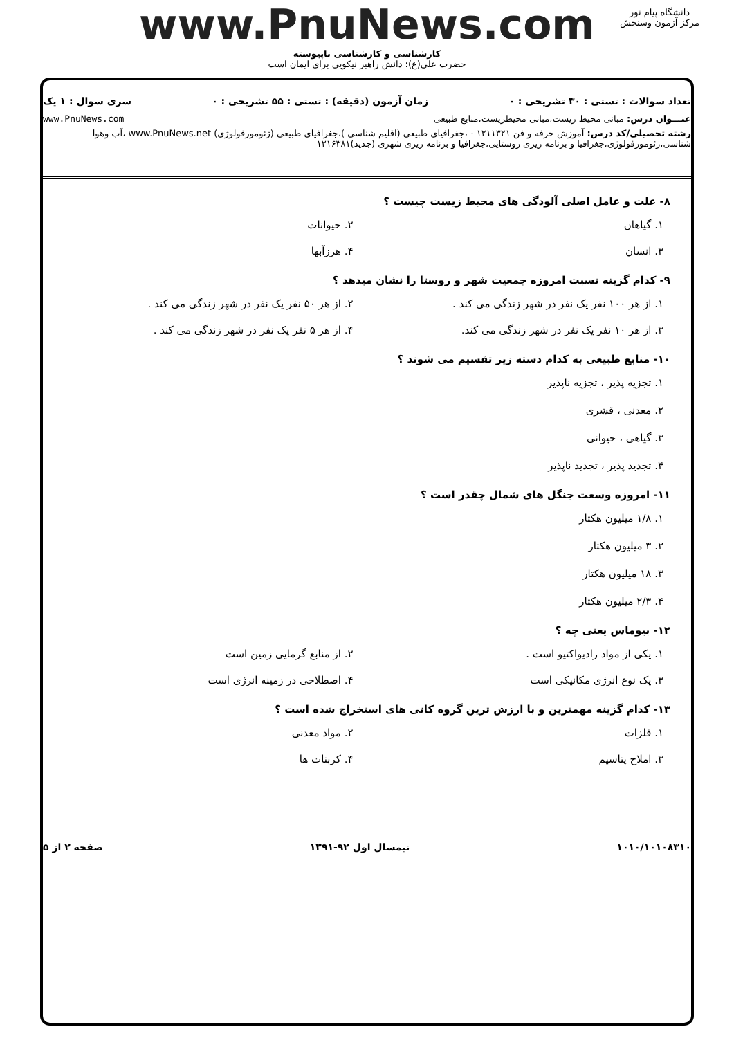www.PnuNews.com
کارشناسی و کارشناسی ناپیوسته
حضرت علی(ع): دانش راهبر نیکویی برای ایمان است
دانشگاه پیام نور
مرکز آزمون وسنجش
تعداد سوالات : تستی : ۳۰ تشریحی : ۰ زمان آزمون (دقیقه) : تستی : ۵۵ تشریحی : ۰ سری سوال : ۱ یک
عنـــوان درس: مبانی محیط زیست،مبانی محیطزیست،منابع طبیعی www.PnuNews.com
رشته تحصیلی/کد درس: آموزش حرفه و فن ۱۲۱۱۳۲۱ - ،جغرافیای طبیعی (اقلیم شناسی )،جغرافیای طبیعی (ژئومورفولوژی) www.PnuNews.net ،آب وهوا شناسی،ژئومورفولوژی،جغرافیا و برنامه ریزی روستایی،جغرافیا و برنامه ریزی شهری (جدید)۱۲۱۶۳۸۱
۸- علت و عامل اصلی آلودگی های محیط زیست چیست ؟
۱. گیاهان ۲. حیوانات
۳. انسان ۴. هرزآبها
۹- کدام گزینه نسبت امروزه جمعیت شهر و روستا را نشان میدهد ؟
۱. از هر ۱۰۰ نفر یک نفر در شهر زندگی می کند . ۲. از هر ۵۰ نفر یک نفر در شهر زندگی می کند .
۳. از هر ۱۰ نفر یک نفر در شهر زندگی می کند. ۴. از هر ۵ نفر یک نفر در شهر زندگی می کند .
۱۰- منابع طبیعی به کدام دسته زیر تقسیم می شوند ؟
۱. تجزیه پذیر ، تجزیه ناپذیر
۲. معدنی ، قشری
۳. گیاهی ، حیوانی
۴. تجدید پذیر ، تجدید ناپذیر
۱۱- امروزه وسعت جنگل های شمال چقدر است ؟
۱. ۱/۸ میلیون هکتار
۲. ۳ میلیون هکتار
۳. ۱۸ میلیون هکتار
۴. ۲/۳ میلیون هکتار
۱۲- بیوماس یعنی چه ؟
۱. یکی از مواد رادیواکتیو است . ۲. از منابع گرمایی زمین است
۳. یک نوع انرژی مکانیکی است ۴. اصطلاحی در زمینه انرژی است
۱۳- کدام گزینه مهمترین و با ارزش ترین گروه کانی های استخراج شده است ؟
۱. فلزات ۲. مواد معدنی
۳. املاح پتاسیم ۴. کربنات ها
۱۰۱۰/۱۰۱۰۸۳۱۰ نیمسال اول ۹۲-۱۳۹۱ صفحه ۲ از ۵